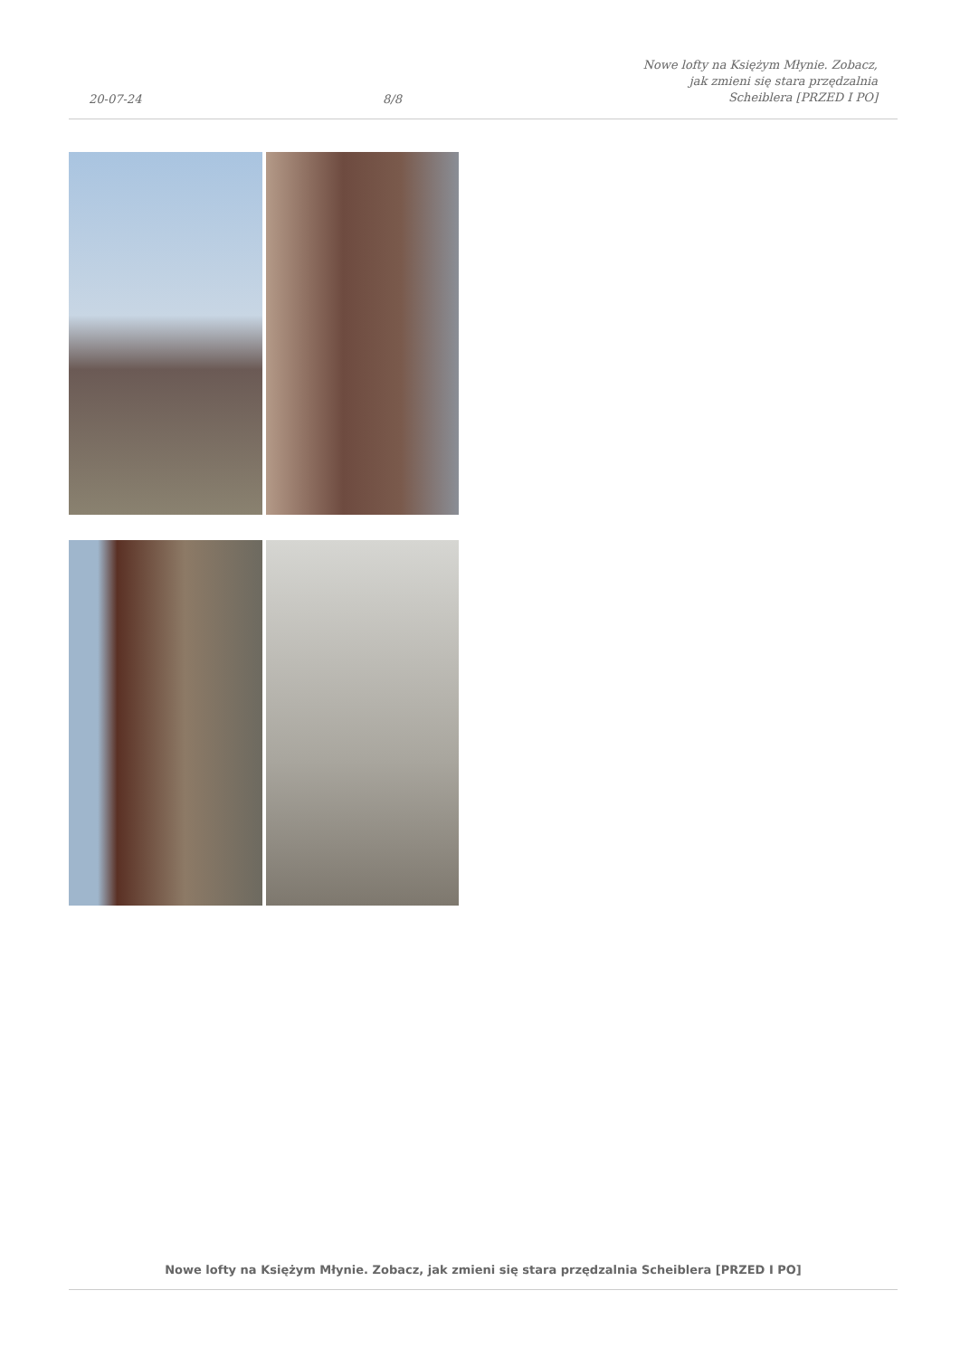20-07-24
8/8
Nowe lofty na Księżym Młynie. Zobacz,
jak zmieni się stara przędzalnia
Scheiblera [PRZED I PO]
Nowe lofty na Księżym Młynie. Zobacz, jak zmieni się stara przędzalnia Scheiblera [PRZED I PO]